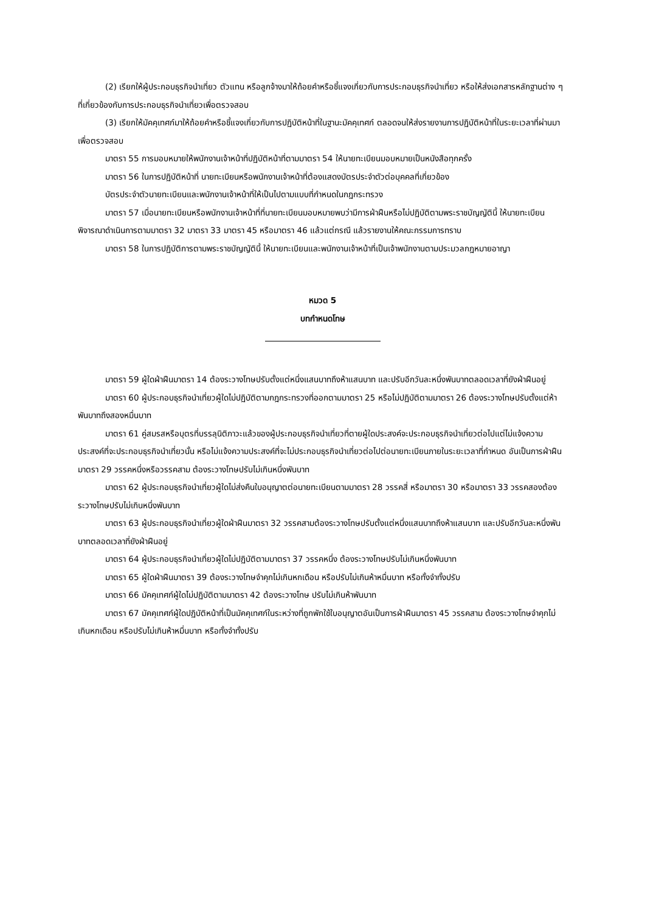(2) เรียกให้ผู้ประกอบธุรกิจนำเที่ยว ตัวแทน หรือลูกจ้างมาให้ถ้อยคำหรือชี้แจงเกี่ยวกับการประกอบธุรกิจนำเที่ยว หรือให้ส่งเอกสารหลักฐานต่าง ๆ ที่เกี่ยวข้องกับการประกอบธุรกิจนำเที่ยวเพื่อตรวจสอบ
(3) เรียกให้มัคคุเทศก์มาให้ถ้อยคำหรือชี้แจงเกี่ยวกับการปฏิบัติหน้าที่ในฐานะมัคคุเทศก์ ตลอดจนให้ส่งรายงานการปฏิบัติหน้าที่ในระยะเวลาที่ผ่านมาเพื่อตรวจสอบ
มาตรา 55 การมอบหมายให้พนักงานเจ้าหน้าที่ปฏิบัติหน้าที่ตามมาตรา 54 ให้นายทะเบียนมอบหมายเป็นหนังสือทุกครั้ง
มาตรา 56 ในการปฏิบัติหน้าที่ นายทะเบียนหรือพนักงานเจ้าหน้าที่ต้องแสดงบัตรประจำตัวต่อบุคคลที่เกี่ยวข้อง
บัตรประจำตัวนายทะเบียนและพนักงานเจ้าหน้าที่ให้เป็นไปตามแบบที่กำหนดในกฎกระทรวง
มาตรา 57 เมื่อนายทะเบียนหรือพนักงานเจ้าหน้าที่ที่นายทะเบียนมอบหมายพบว่ามีการฝ่าฝืนหรือไม่ปฏิบัติตามพระราชบัญญัตินี้ ให้นายทะเบียนพิจารณาดำเนินการตามมาตรา 32 มาตรา 33 มาตรา 45 หรือมาตรา 46 แล้วแต่กรณี แล้วรายงานให้คณะกรรมการทราบ
มาตรา 58 ในการปฏิบัติการตามพระราชบัญญัตินี้ ให้นายทะเบียนและพนักงานเจ้าหน้าที่เป็นเจ้าพนักงานตามประมวลกฎหมายอาญา
หมวด 5
บทกำหนดโทษ
มาตรา 59 ผู้ใดฝ่าฝืนมาตรา 14 ต้องระวางโทษปรับตั้งแต่หนึ่งแสนบาทถึงห้าแสนบาท และปรับอีกวันละหนึ่งพันบาทตลอดเวลาที่ยังฝ่าฝืนอยู่
มาตรา 60 ผู้ประกอบธุรกิจนำเที่ยวผู้ใดไม่ปฏิบัติตามกฎกระทรวงที่ออกตามมาตรา 25 หรือไม่ปฏิบัติตามมาตรา 26 ต้องระวางโทษปรับตั้งแต่ห้าพันบาทถึงสองหมื่นบาท
มาตรา 61 คู่สมรสหรือบุตรที่บรรลุนิติภาวะแล้วของผู้ประกอบธุรกิจนำเที่ยวที่ตายผู้ใดประสงค์จะประกอบธุรกิจนำเที่ยวต่อไปแต่ไม่แจ้งความประสงค์ที่จะประกอบธุรกิจนำเที่ยวนั้น หรือไม่แจ้งความประสงค์ที่จะไม่ประกอบธุรกิจนำเที่ยวต่อไปต่อนายทะเบียนภายในระยะเวลาที่กำหนด อันเป็นการฝ่าฝืนมาตรา 29 วรรคหนึ่งหรือวรรคสาม ต้องระวางโทษปรับไม่เกินหนึ่งพันบาท
มาตรา 62 ผู้ประกอบธุรกิจนำเที่ยวผู้ใดไม่ส่งคืนใบอนุญาตต่อนายทะเบียนตามมาตรา 28 วรรคสี่ หรือมาตรา 30 หรือมาตรา 33 วรรคสองต้องระวางโทษปรับไม่เกินหนึ่งพันบาท
มาตรา 63 ผู้ประกอบธุรกิจนำเที่ยวผู้ใดฝ่าฝืนมาตรา 32 วรรคสามต้องระวางโทษปรับตั้งแต่หนึ่งแสนบาทถึงห้าแสนบาท และปรับอีกวันละหนึ่งพันบาทตลอดเวลาที่ยังฝ่าฝืนอยู่
มาตรา 64 ผู้ประกอบธุรกิจนำเที่ยวผู้ใดไม่ปฏิบัติตามมาตรา 37 วรรคหนึ่ง ต้องระวางโทษปรับไม่เกินหนึ่งพันบาท
มาตรา 65 ผู้ใดฝ่าฝืนมาตรา 39 ต้องระวางโทษจำคุกไม่เกินหกเดือน หรือปรับไม่เกินห้าหมื่นบาท หรือทั้งจำทั้งปรับ
มาตรา 66 มัคคุเทศก์ผู้ใดไม่ปฏิบัติตามมาตรา 42 ต้องระวางโทษ ปรับไม่เกินห้าพันบาท
มาตรา 67 มัคคุเทศก์ผู้ใดปฏิบัติหน้าที่เป็นมัคคุเทศก์ในระหว่างที่ถูกพักใช้ใบอนุญาตอันเป็นการฝ่าฝืนมาตรา 45 วรรคสาม ต้องระวางโทษจำคุกไม่เกินหกเดือน หรือปรับไม่เกินห้าหมื่นบาท หรือทั้งจำทั้งปรับ